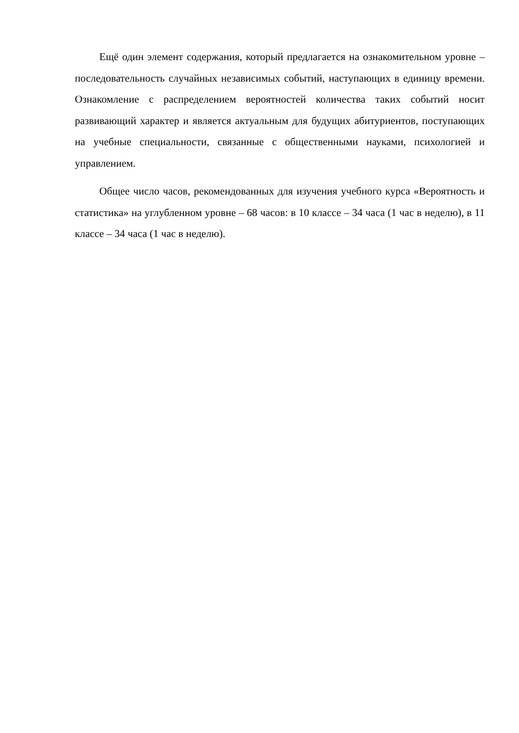Ещё один элемент содержания, который предлагается на ознакомительном уровне – последовательность случайных независимых событий, наступающих в единицу времени. Ознакомление с распределением вероятностей количества таких событий носит развивающий характер и является актуальным для будущих абитуриентов, поступающих на учебные специальности, связанные с общественными науками, психологией и управлением.
Общее число часов, рекомендованных для изучения учебного курса «Вероятность и статистика» на углубленном уровне – 68 часов: в 10 классе – 34 часа (1 час в неделю), в 11 классе – 34 часа (1 час в неделю).